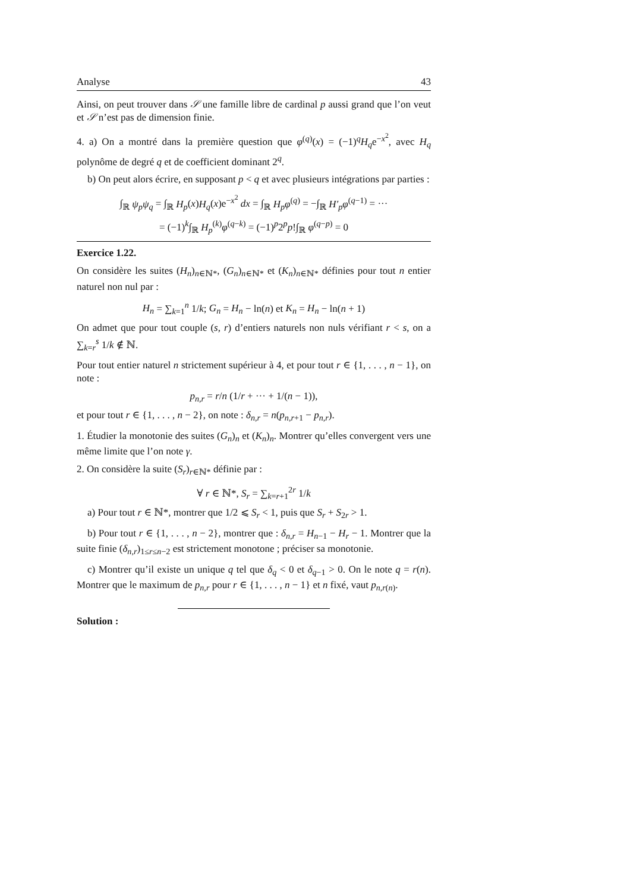Analyse 43
Ainsi, on peut trouver dans 𝒮 une famille libre de cardinal p aussi grand que l’on veut et 𝒮 n’est pas de dimension finie.
4. a) On a montré dans la première question que φ<sup>(q)</sup>(x) = (−1)<sup>q</sup>H<sub>q</sub>e<sup>−x<sup>2</sup></sup>, avec H<sub>q</sub> polynôme de degré q et de coefficient dominant 2<sup>q</sup>.
b) On peut alors écrire, en supposant p < q et avec plusieurs intégrations par parties :
∫<sub>ℝ</sub> ψ<sub>p</sub>ψ<sub>q</sub> = ∫<sub>ℝ</sub> H<sub>p</sub>(x)H<sub>q</sub>(x)e<sup>−x<sup>2</sup></sup> dx = ∫<sub>ℝ</sub> H<sub>p</sub>φ<sup>(q)</sup> = −∫<sub>ℝ</sub> H′<sub>p</sub>φ<sup>(q−1)</sup> = ···
= (−1)<sup>k</sup>∫<sub>ℝ</sub> H<sub>p</sub><sup>(k)</sup>φ<sup>(q−k)</sup> = (−1)<sup>p</sup>2<sup>p</sup>p!∫<sub>ℝ</sub> φ<sup>(q−p)</sup> = 0
Exercice 1.22.
On considère les suites (H<sub>n</sub>)<sub>n∈ℕ*</sub>, (G<sub>n</sub>)<sub>n∈ℕ*</sub> et (K<sub>n</sub>)<sub>n∈ℕ*</sub> définies pour tout n entier naturel non nul par :
H<sub>n</sub> = ∑<sub>k=1</sub><sup>n</sup> 1/k; G<sub>n</sub> = H<sub>n</sub> − ln(n) et K<sub>n</sub> = H<sub>n</sub> − ln(n + 1)
On admet que pour tout couple (s, r) d’entiers naturels non nuls vérifiant r < s, on a ∑<sub>k=r</sub><sup>s</sup> 1/k ∉ ℕ.
Pour tout entier naturel n strictement supérieur à 4, et pour tout r ∈ {1, . . . , n − 1}, on note :
p<sub>n,r</sub> = r/n (1/r + ··· + 1/(n − 1)),
et pour tout r ∈ {1, . . . , n − 2}, on note : δ<sub>n,r</sub> = n(p<sub>n,r+1</sub> − p<sub>n,r</sub>).
1. Étudier la monotonie des suites (G<sub>n</sub>)<sub>n</sub> et (K<sub>n</sub>)<sub>n</sub>. Montrer qu’elles convergent vers une même limite que l’on note γ.
2. On considère la suite (S<sub>r</sub>)<sub>r∈ℕ*</sub> définie par :
∀ r ∈ ℕ*, S<sub>r</sub> = ∑<sub>k=r+1</sub><sup>2r</sup> 1/k
a) Pour tout r ∈ ℕ*, montrer que 1/2 ⩽ S<sub>r</sub> < 1, puis que S<sub>r</sub> + S<sub>2r</sub> > 1.
b) Pour tout r ∈ {1, . . . , n − 2}, montrer que : δ<sub>n,r</sub> = H<sub>n−1</sub> − H<sub>r</sub> − 1. Montrer que la suite finie (δ<sub>n,r</sub>)<sub>1≤r≤n−2</sub> est strictement monotone ; préciser sa monotonie.
c) Montrer qu’il existe un unique q tel que δ<sub>q</sub> < 0 et δ<sub>q−1</sub> > 0. On le note q = r(n). Montrer que le maximum de p<sub>n,r</sub> pour r ∈ {1, . . . , n − 1} et n fixé, vaut p<sub>n,r(n)</sub>.
Solution :